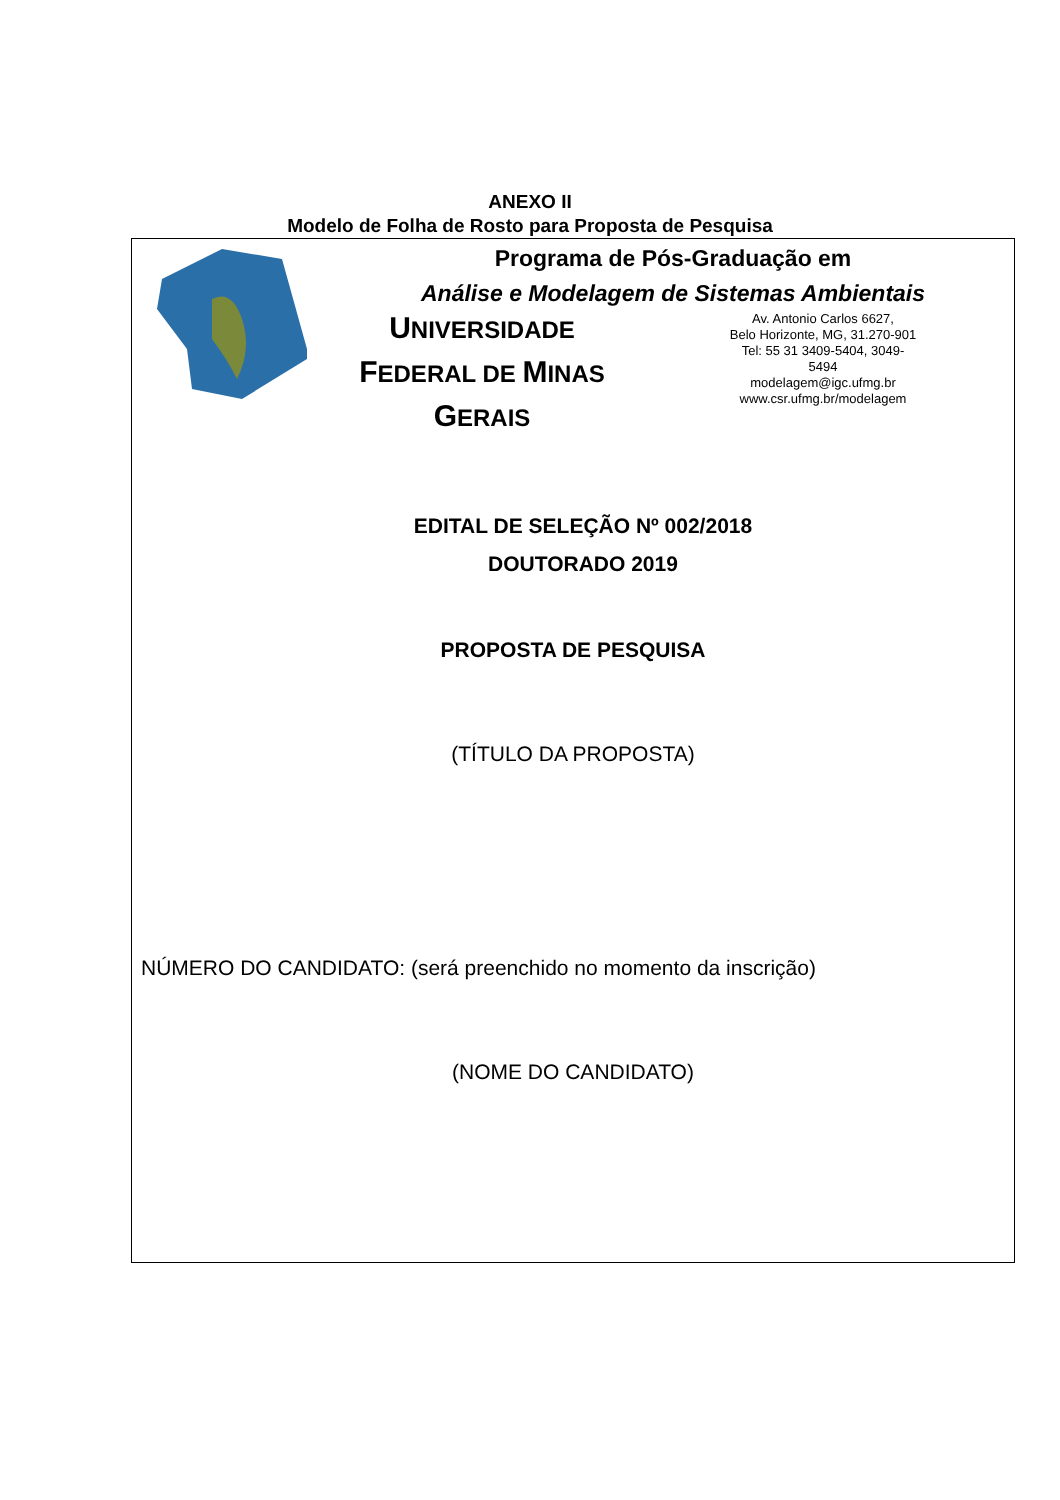ANEXO II
Modelo de Folha de Rosto para Proposta de Pesquisa
Programa de Pós-Graduação em
Análise e Modelagem de Sistemas Ambientais
UNIVERSIDADE
FEDERAL DE MINAS
GERAIS
Av. Antonio Carlos 6627,
Belo Horizonte, MG, 31.270-901
Tel: 55 31 3409-5404, 3049-
5494
modelagem@igc.ufmg.br
www.csr.ufmg.br/modelagem
EDITAL DE SELEÇÃO Nº 002/2018
DOUTORADO 2019
PROPOSTA DE PESQUISA
(TÍTULO DA PROPOSTA)
NÚMERO DO CANDIDATO: (será preenchido no momento da inscrição)
(NOME DO CANDIDATO)